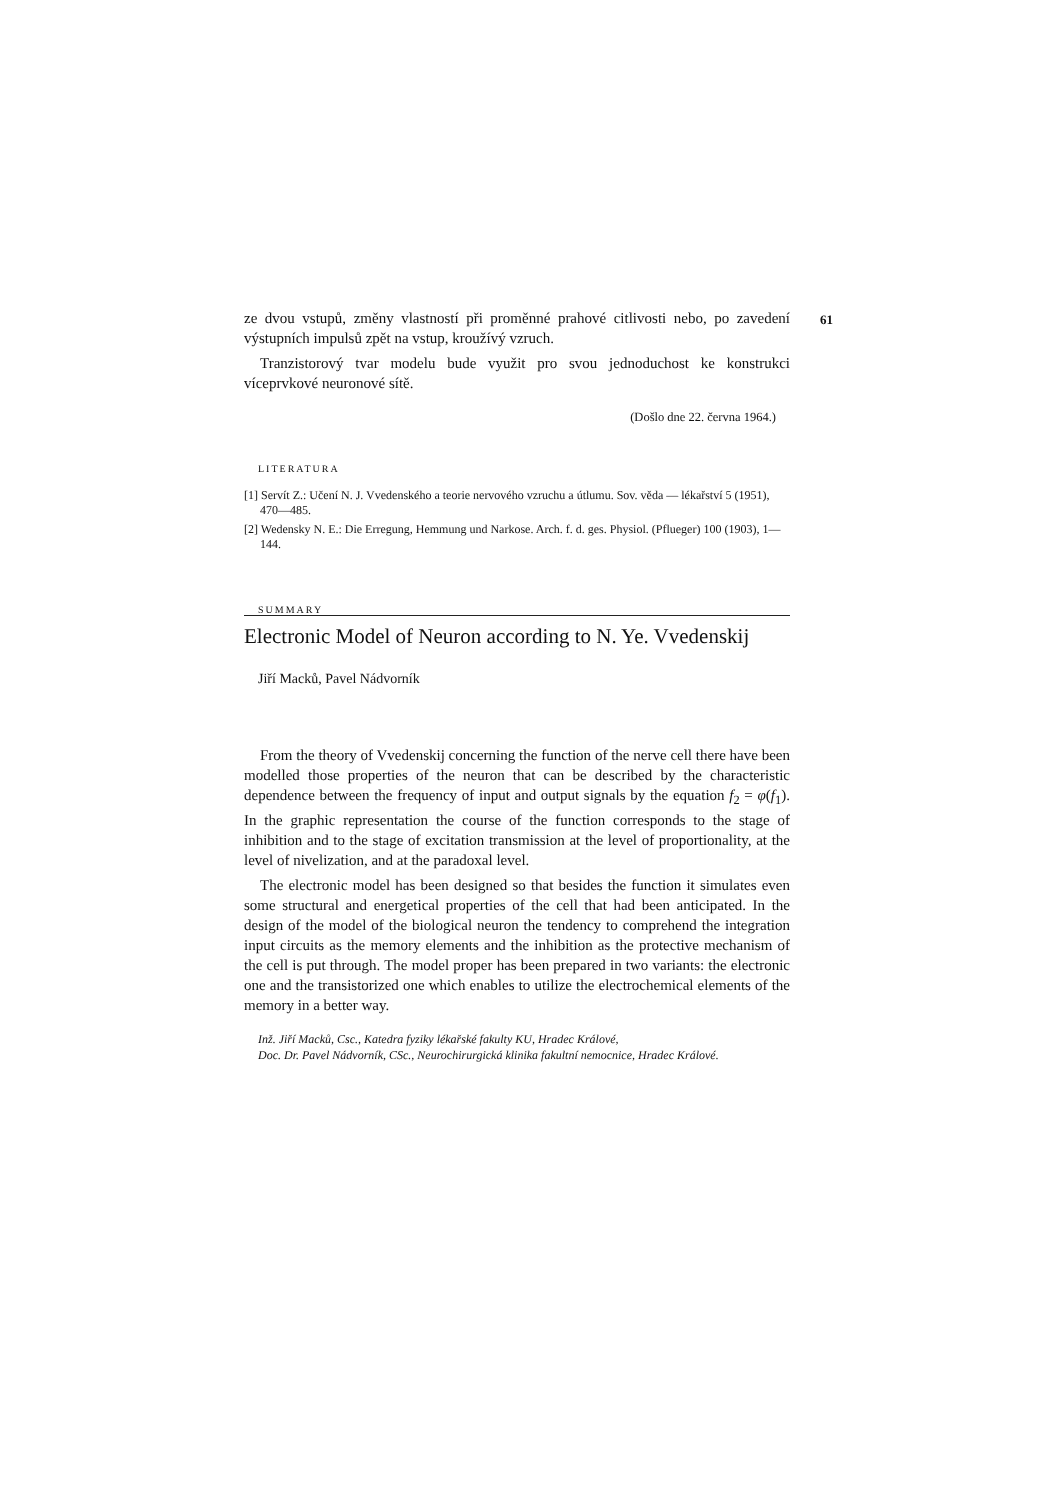ze dvou vstupů, změny vlastností při proměnné prahové citlivosti nebo, po zavedení výstupních impulsů zpět na vstup, kroužívý vzruch. 61
Tranzistorový tvar modelu bude využit pro svou jednoduchost ke konstrukci víceprvkové neuronové sítě.
(Došlo dne 22. června 1964.)
LITERATURA
[1] Servít Z.: Učení N. J. Vvedenského a teorie nervového vzruchu a útlumu. Sov. věda — lékařství 5 (1951), 470—485.
[2] Wedensky N. E.: Die Erregung, Hemmung und Narkose. Arch. f. d. ges. Physiol. (Pflueger) 100 (1903), 1—144.
SUMMARY
Electronic Model of Neuron according to N. Ye. Vvedenskij
Jiří Macků, Pavel Nádvorník
From the theory of Vvedenskij concerning the function of the nerve cell there have been modelled those properties of the neuron that can be described by the characteristic dependence between the frequency of input and output signals by the equation f<sub>2</sub> = φ(f<sub>1</sub>). In the graphic representation the course of the function corresponds to the stage of inhibition and to the stage of excitation transmission at the level of proportionality, at the level of nivelization, and at the paradoxal level.
The electronic model has been designed so that besides the function it simulates even some structural and energetical properties of the cell that had been anticipated. In the design of the model of the biological neuron the tendency to comprehend the integration input circuits as the memory elements and the inhibition as the protective mechanism of the cell is put through. The model proper has been prepared in two variants: the electronic one and the transistorized one which enables to utilize the electrochemical elements of the memory in a better way.
Inž. Jiří Macků, Csc., Katedra fyziky lékařské fakulty KU, Hradec Králové,
Doc. Dr. Pavel Nádvorník, CSc., Neurochirurgická klinika fakultní nemocnice, Hradec Králové.